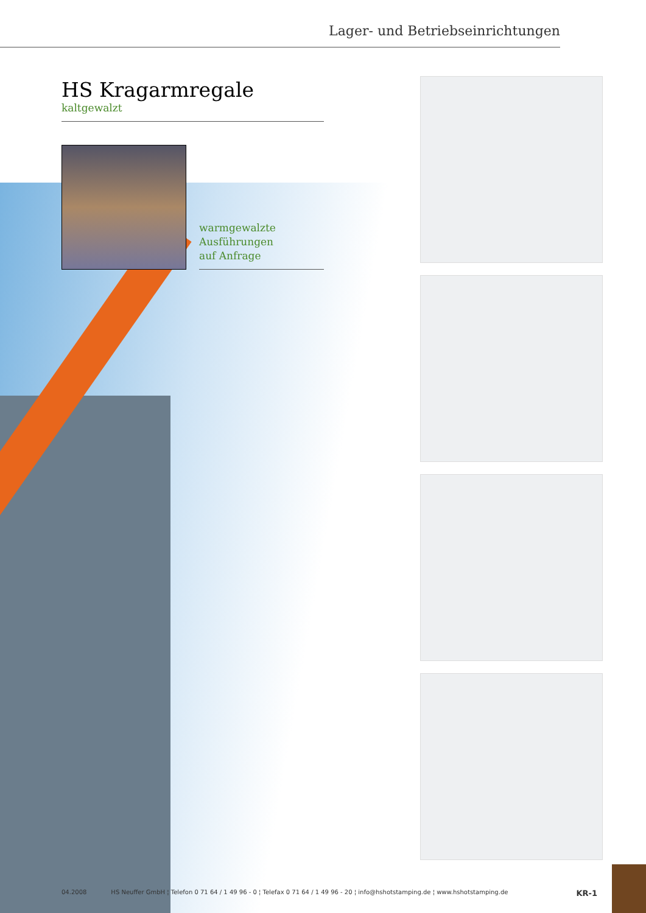Lager- und Betriebseinrichtungen
HS Kragarmregale
kaltgewalzt
warmgewalzte
Ausführungen
auf Anfrage
04.2008 HS Neuffer GmbH ¦ Telefon 0 71 64 / 1 49 96 - 0 ¦ Telefax 0 71 64 / 1 49 96 - 20 ¦ info@hshotstamping.de ¦ www.hshotstamping.de KR-1